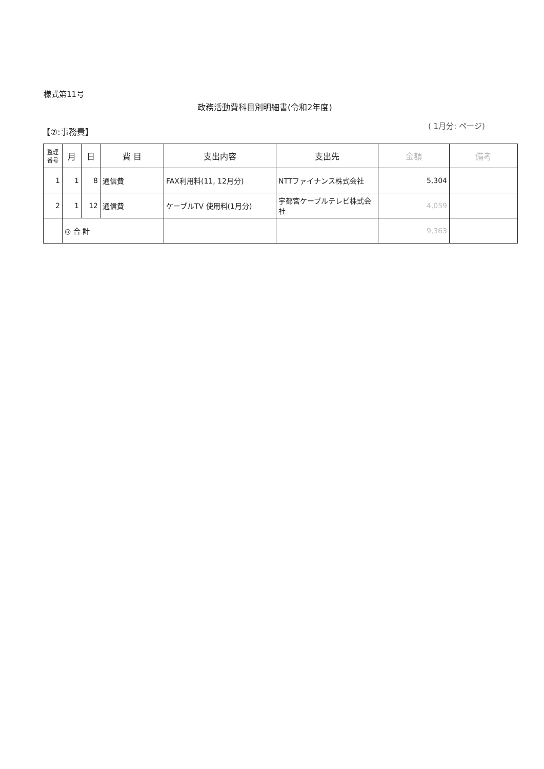様式第11号
政務活動費科目別明細書(令和2年度)
【⑦:事務費】
( 1月分: ページ)
| 整理 番号 | 月 | 日 | 費 目 | 支出内容 | 支出先 | 金額 | 備考 |
| --- | --- | --- | --- | --- | --- | --- | --- |
| 1 | 1 | 8 | 通信費 | FAX利用料(11, 12月分) | NTTファイナンス株式会社 | 5,304 | |
| 2 | 1 | 12 | 通信費 | ケーブルTV 使用料(1月分) | 宇都宮ケーブルテレビ株式会社 | 4,059 | |
| | ◎ 合 計 | | | | | 9,363 | |